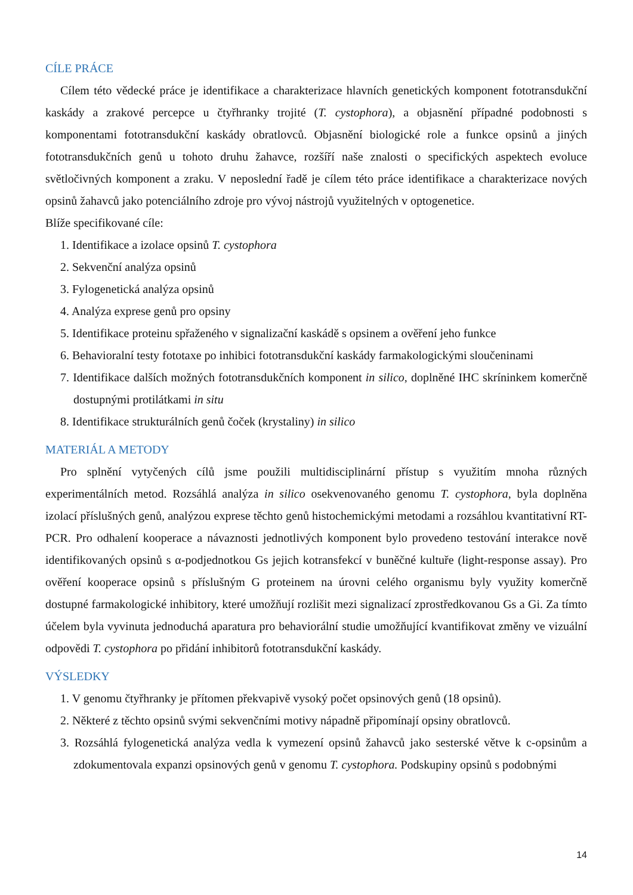CÍLE PRÁCE
Cílem této vědecké práce je identifikace a charakterizace hlavních genetických komponent fototransdukční kaskády a zrakové percepce u čtyřhranky trojité (T. cystophora), a objasnění případné podobnosti s komponentami fototransdukční kaskády obratlovců. Objasnění biologické role a funkce opsinů a jiných fototransdukčních genů u tohoto druhu žahavce, rozšíří naše znalosti o specifických aspektech evoluce světločivných komponent a zraku. V neposlední řadě je cílem této práce identifikace a charakterizace nových opsinů žahavců jako potenciálního zdroje pro vývoj nástrojů využitelných v optogenetice.
Blíže specifikované cíle:
1. Identifikace a izolace opsinů T. cystophora
2. Sekvenční analýza opsinů
3. Fylogenetická analýza opsinů
4. Analýza exprese genů pro opsiny
5. Identifikace proteinu spřaženého v signalizační kaskádě s opsinem a ověření jeho funkce
6. Behavioralní testy fototaxe po inhibici fototransdukční kaskády farmakologickými sloučeninami
7. Identifikace dalších možných fototransdukčních komponent in silico, doplněné IHC skríninkem komerčně dostupnými protilátkami in situ
8. Identifikace strukturálních genů čoček (krystaliny) in silico
MATERIÁL A METODY
Pro splnění vytyčených cílů jsme použili multidisciplinární přístup s využitím mnoha různých experimentálních metod. Rozsáhlá analýza in silico osekvenovaného genomu T. cystophora, byla doplněna izolací příslušných genů, analýzou exprese těchto genů histochemickými metodami a rozsáhlou kvantitativní RT-PCR. Pro odhalení kooperace a návaznosti jednotlivých komponent bylo provedeno testování interakce nově identifikovaných opsinů s α-podjednotkou Gs jejich kotransfekcí v buněčné kultuře (light-response assay). Pro ověření kooperace opsinů s příslušným G proteinem na úrovni celého organismu byly využity komerčně dostupné farmakologické inhibitory, které umožňují rozlišit mezi signalizací zprostředkovanou Gs a Gi. Za tímto účelem byla vyvinuta jednoduchá aparatura pro behaviorální studie umožňující kvantifikovat změny ve vizuální odpovědi T. cystophora po přidání inhibitorů fototransdukční kaskády.
VÝSLEDKY
1. V genomu čtyřhranky je přítomen překvapivě vysoký počet opsinových genů (18 opsinů).
2. Některé z těchto opsinů svými sekvenčními motivy nápadně připomínají opsiny obratlovců.
3. Rozsáhlá fylogenetická analýza vedla k vymezení opsinů žahavců jako sesterské větve k c-opsinům a zdokumentovala expanzi opsinových genů v genomu T. cystophora. Podskupiny opsinů s podobnými
14